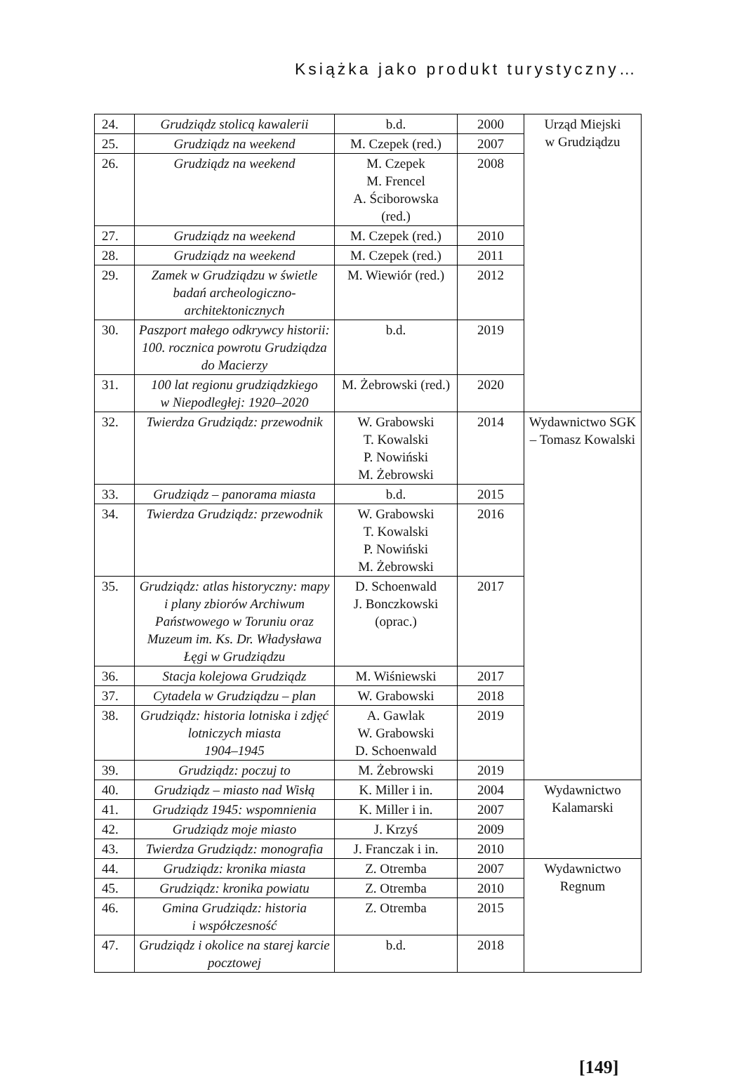Książka jako produkt turystyczny…
| 24. | Grudziądz stolicą kawalerii | b.d. | 2000 | Urząd Miejski w Grudziądzu |
| 25. | Grudziądz na weekend | M. Czepek (red.) | 2007 | |
| 26. | Grudziądz na weekend | M. Czepek M. Frencel A. Ściborowska (red.) | 2008 | |
| 27. | Grudziądz na weekend | M. Czepek (red.) | 2010 | |
| 28. | Grudziądz na weekend | M. Czepek (red.) | 2011 | |
| 29. | Zamek w Grudziądzu w świetle badań archeologiczno-architektonicznych | M. Wiewiór (red.) | 2012 | |
| 30. | Paszport małego odkrywcy historii: 100. rocznica powrotu Grudziądza do Macierzy | b.d. | 2019 | |
| 31. | 100 lat regionu grudziądzkiego w Niepodległej: 1920–2020 | M. Żebrowski (red.) | 2020 | |
| 32. | Twierdza Grudziądz: przewodnik | W. Grabowski T. Kowalski P. Nowiński M. Żebrowski | 2014 | Wydawnictwo SGK – Tomasz Kowalski |
| 33. | Grudziądz – panorama miasta | b.d. | 2015 | |
| 34. | Twierdza Grudziądz: przewodnik | W. Grabowski T. Kowalski P. Nowiński M. Żebrowski | 2016 | |
| 35. | Grudziądz: atlas historyczny: mapy i plany zbiorów Archiwum Państwowego w Toruniu oraz Muzeum im. Ks. Dr. Władysława Łęgi w Grudziądzu | D. Schoenwald J. Bonczkowski (oprac.) | 2017 | |
| 36. | Stacja kolejowa Grudziądz | M. Wiśniewski | 2017 | |
| 37. | Cytadela w Grudziądzu – plan | W. Grabowski | 2018 | |
| 38. | Grudziądz: historia lotniska i zdjęć lotniczych miasta 1904–1945 | A. Gawlak W. Grabowski D. Schoenwald | 2019 | |
| 39. | Grudziądz: poczuj to | M. Żebrowski | 2019 | |
| 40. | Grudziądz – miasto nad Wisłą | K. Miller i in. | 2004 | Wydawnictwo Kalamarski |
| 41. | Grudziądz 1945: wspomnienia | K. Miller i in. | 2007 | |
| 42. | Grudziądz moje miasto | J. Krzyś | 2009 | |
| 43. | Twierdza Grudziądz: monografia | J. Franczak i in. | 2010 | |
| 44. | Grudziądz: kronika miasta | Z. Otremba | 2007 | Wydawnictwo Regnum |
| 45. | Grudziądz: kronika powiatu | Z. Otremba | 2010 | |
| 46. | Gmina Grudziądz: historia i współczesność | Z. Otremba | 2015 | |
| 47. | Grudziądz i okolice na starej karcie pocztowej | b.d. | 2018 | |
[149]